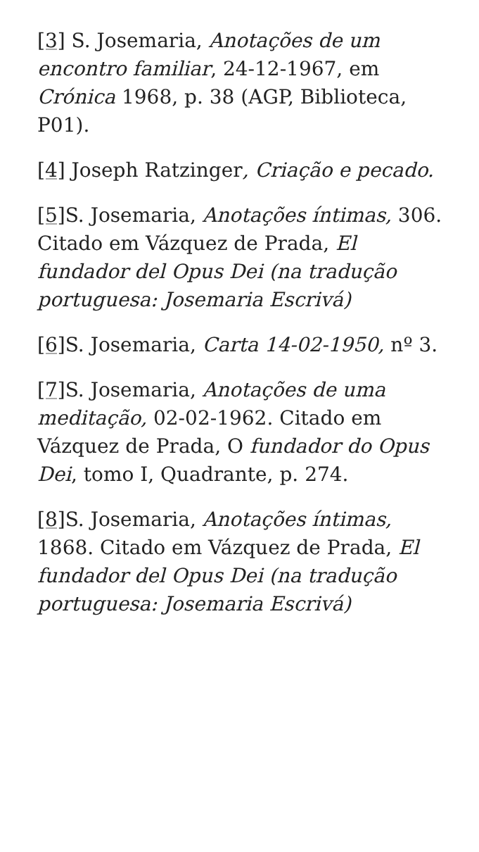[3] S. Josemaria, Anotações de um encontro familiar, 24-12-1967, em Crónica 1968, p. 38 (AGP, Biblioteca, P01).
[4] Joseph Ratzinger, Criação e pecado.
[5] S. Josemaria, Anotações íntimas, 306. Citado em Vázquez de Prada, El fundador del Opus Dei (na tradução portuguesa: Josemaria Escrivá)
[6] S. Josemaria, Carta 14-02-1950, nº 3.
[7] S. Josemaria, Anotações de uma meditação, 02-02-1962. Citado em Vázquez de Prada, O fundador do Opus Dei, tomo I, Quadrante, p. 274.
[8] S. Josemaria, Anotações íntimas, 1868. Citado em Vázquez de Prada, El fundador del Opus Dei (na tradução portuguesa: Josemaria Escrivá)